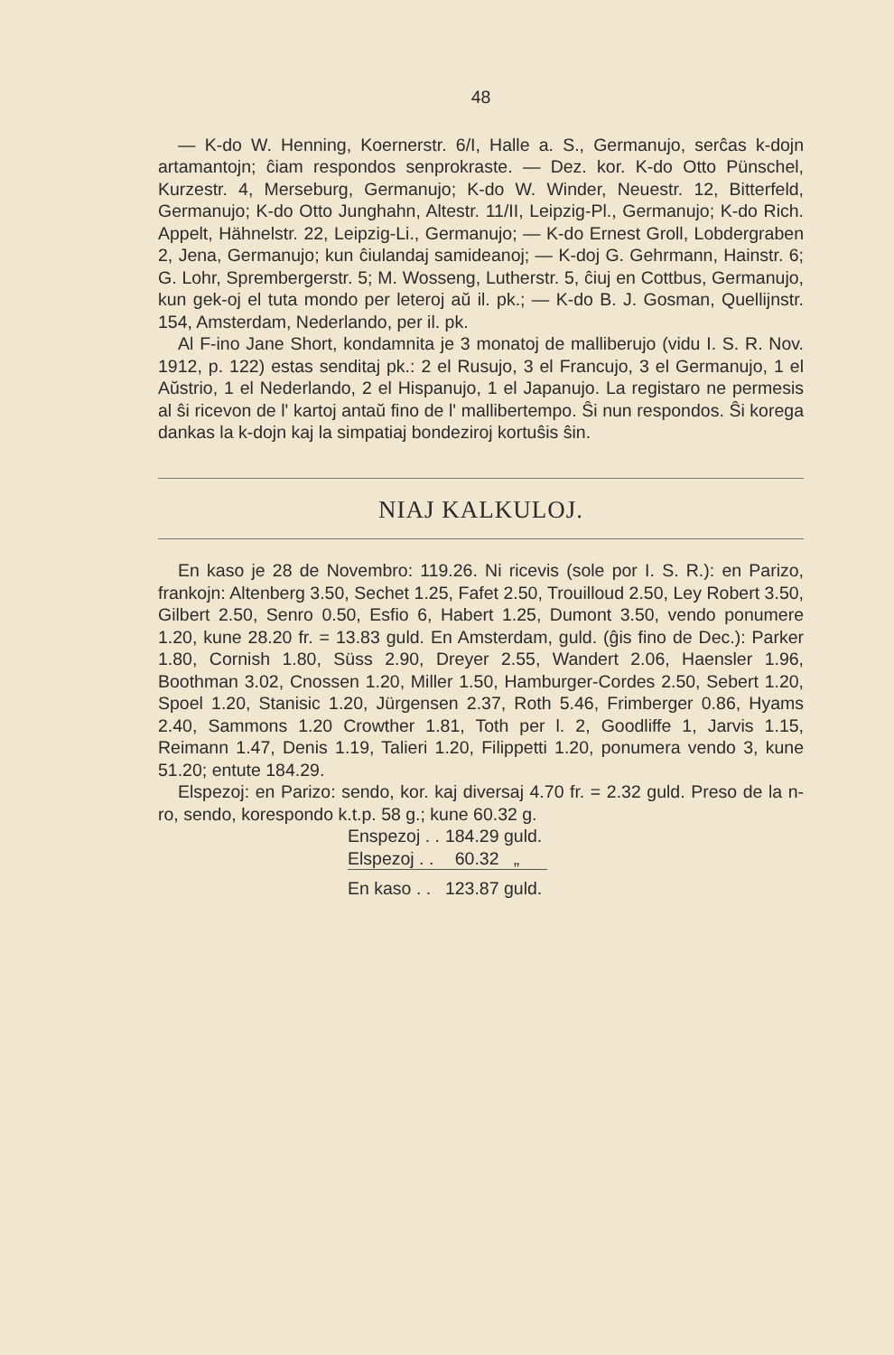48
— K-do W. Henning, Koernerstr. 6/I, Halle a. S., Germanujo, serĉas k-dojn artamantojn; ĉiam respondos senprokraste. — Dez. kor. K-do Otto Pünschel, Kurzestr. 4, Merseburg, Germanujo; K-do W. Winder, Neuestr. 12, Bitterfeld, Germanujo; K-do Otto Junghahn, Altestr. 11/II, Leipzig-Pl., Germanujo; K-do Rich. Appelt, Hähnelstr. 22, Leipzig-Li., Germanujo; — K-do Ernest Groll, Lobdergraben 2, Jena, Germanujo; kun ĉiulandaj samideanoj; — K-doj G. Gehrmann, Hainstr. 6; G. Lohr, Sprembergerstr. 5; M. Wosseng, Lutherstr. 5, ĉiuj en Cottbus, Germanujo, kun gek-oj el tuta mondo per leteroj aŭ il. pk.; — K-do B. J. Gosman, Quellijnstr. 154, Amsterdam, Nederlando, per il. pk.
Al F-ino Jane Short, kondamnita je 3 monatoj de malliberujo (vidu I. S. R. Nov. 1912, p. 122) estas senditaj pk.: 2 el Rusujo, 3 el Francujo, 3 el Germanujo, 1 el Aŭstrio, 1 el Nederlando, 2 el Hispanujo, 1 el Japanujo. La registaro ne permesis al ŝi ricevon de l' kartoj antaŭ fino de l' mallibertempo. Ŝi nun respondos. Ŝi korega dankas la k-dojn kaj la simpatiaj bondeziroj kortuŝis ŝin.
NIAJ KALKULOJ.
En kaso je 28 de Novembro: 119.26. Ni ricevis (sole por I. S. R.): en Parizo, frankojn: Altenberg 3.50, Sechet 1.25, Fafet 2.50, Trouilloud 2.50, Ley Robert 3.50, Gilbert 2.50, Senro 0.50, Esfio 6, Habert 1.25, Dumont 3.50, vendo ponumere 1.20, kune 28.20 fr. = 13.83 guld. En Amsterdam, guld. (ĝis fino de Dec.): Parker 1.80, Cornish 1.80, Süss 2.90, Dreyer 2.55, Wandert 2.06, Haensler 1.96, Boothman 3.02, Cnossen 1.20, Miller 1.50, Hamburger-Cordes 2.50, Sebert 1.20, Spoel 1.20, Stanisic 1.20, Jürgensen 2.37, Roth 5.46, Frimberger 0.86, Hyams 2.40, Sammons 1.20 Crowther 1.81, Toth per l. 2, Goodliffe 1, Jarvis 1.15, Reimann 1.47, Denis 1.19, Talieri 1.20, Filippetti 1.20, ponumera vendo 3, kune 51.20; entute 184.29.
Elspezoj: en Parizo: sendo, kor. kaj diversaj 4.70 fr. = 2.32 guld. Preso de la n-ro, sendo, korespondo k.t.p. 58 g.; kune 60.32 g.
| Enspezoj . . | 184.29 guld. |
| Elspezoj . . | 60.32 „ |
| En kaso . . | 123.87 guld. |